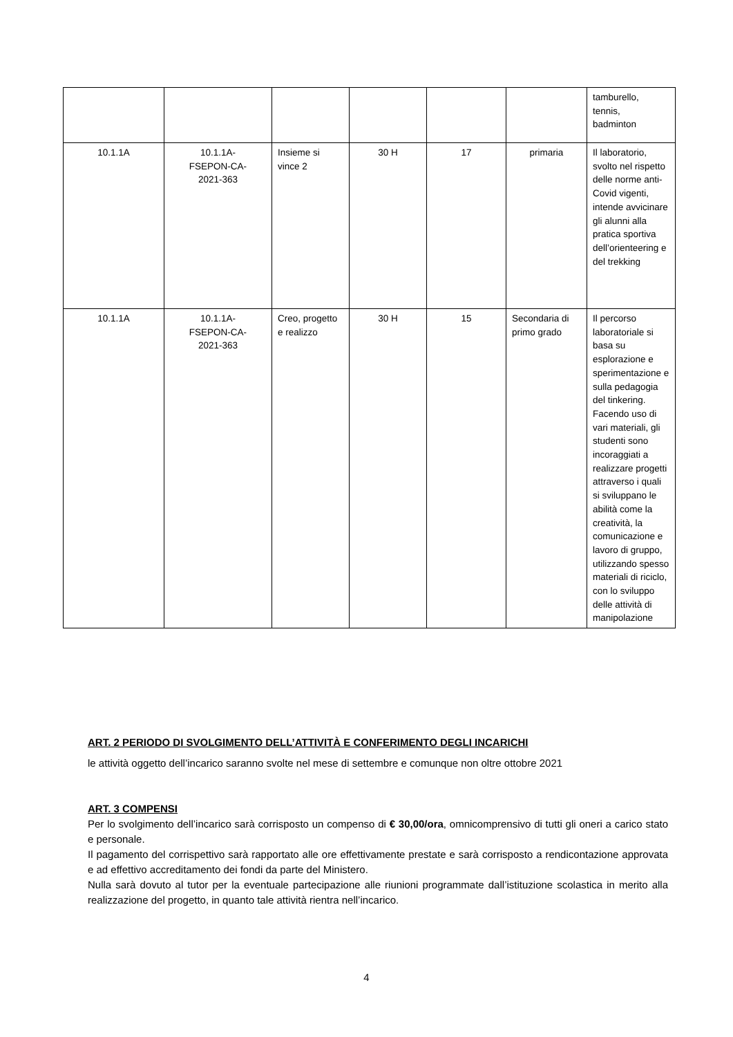| | | | | | | tamburello, tennis, badminton |
| 10.1.1A | 10.1.1A- FSEPON-CA- 2021-363 | Insieme si vince 2 | 30 H | 17 | primaria | Il laboratorio, svolto nel rispetto delle norme anti-Covid vigenti, intende avvicinare gli alunni alla pratica sportiva dell’orienteering e del trekking |
| 10.1.1A | 10.1.1A- FSEPON-CA- 2021-363 | Creo, progetto e realizzo | 30 H | 15 | Secondaria di primo grado | Il percorso laboratoriale si basa su esplorazione e sperimentazione e sulla pedagogia del tinkering. Facendo uso di vari materiali, gli studenti sono incoraggiati a realizzare progetti attraverso i quali si sviluppano le abilità come la creatività, la comunicazione e lavoro di gruppo, utilizzando spesso materiali di riciclo, con lo sviluppo delle attività di manipolazione |
ART. 2 PERIODO DI SVOLGIMENTO DELL’ATTIVITÀ E CONFERIMENTO DEGLI INCARICHI
le attività oggetto dell’incarico saranno svolte nel mese di settembre e comunque non oltre ottobre 2021
ART. 3 COMPENSI
Per lo svolgimento dell’incarico sarà corrisposto un compenso di € 30,00/ora, omnicomprensivo di tutti gli oneri a carico stato e personale.
Il pagamento del corrispettivo sarà rapportato alle ore effettivamente prestate e sarà corrisposto a rendicontazione approvata e ad effettivo accreditamento dei fondi da parte del Ministero.
Nulla sarà dovuto al tutor per la eventuale partecipazione alle riunioni programmate dall’istituzione scolastica in merito alla realizzazione del progetto, in quanto tale attività rientra nell’incarico.
4